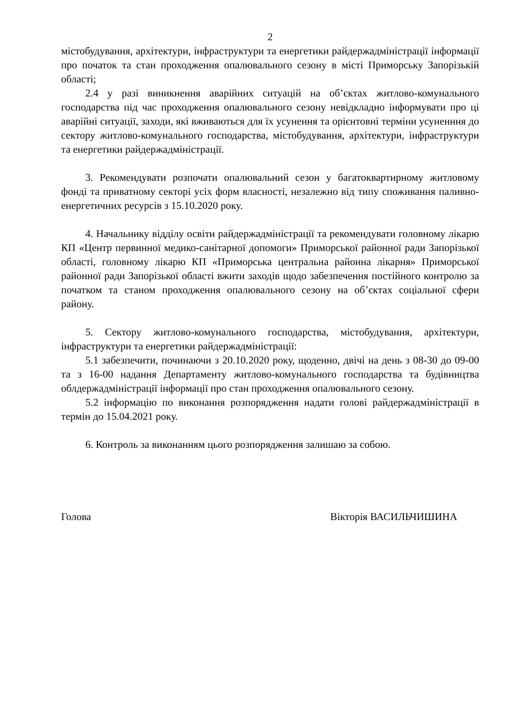2
містобудування, архітектури, інфраструктури та енергетики райдержадміністрації інформації про початок та стан проходження опалювального сезону в місті Приморську Запорізькій області;
2.4 у разі виникнення аварійних ситуацій на об’єктах житлово-комунального господарства під час проходження опалювального сезону невідкладно інформувати про ці аварійні ситуації, заходи, які вживаються для їх усунення та орієнтовні терміни усуненння до сектору житлово-комунального господарства, містобудування, архітектури, інфраструктури та енергетики райдержадміністрації.
3. Рекомендувати розпочати опалювальний сезон у багатоквартирному житловому фонді та приватному секторі усіх форм власності, незалежно від типу споживання паливно-енергетичних ресурсів з 15.10.2020 року.
4. Начальнику відділу освіти райдержадміністрації та рекомендувати головному лікарю КП «Центр первинної медико-санітарної допомоги» Приморської районної ради Запорізької області, головному лікарю КП «Приморська центральна районна лікарня» Приморської районної ради Запорізької області вжити заходів щодо забезпечення постійного контролю за початком та станом проходження опалювального сезону на об’єктах соціальної сфери району.
5. Сектору житлово-комунального господарства, містобудування, архітектури, інфраструктури та енергетики райдержадміністрації:
5.1 забезпечити, починаючи з 20.10.2020 року, щоденно, двічі на день з 08-30 до 09-00 та з 16-00 надання Департаменту житлово-комунального господарства та будівництва облдержадміністрації інформації про стан проходження опалювального сезону.
5.2 інформацію по виконання розпорядження надати голові райдержадміністрації в термін до 15.04.2021 року.
6. Контроль за виконанням цього розпорядження залишаю за собою.
Голова Вікторія ВАСИЛЬЧИШИНА